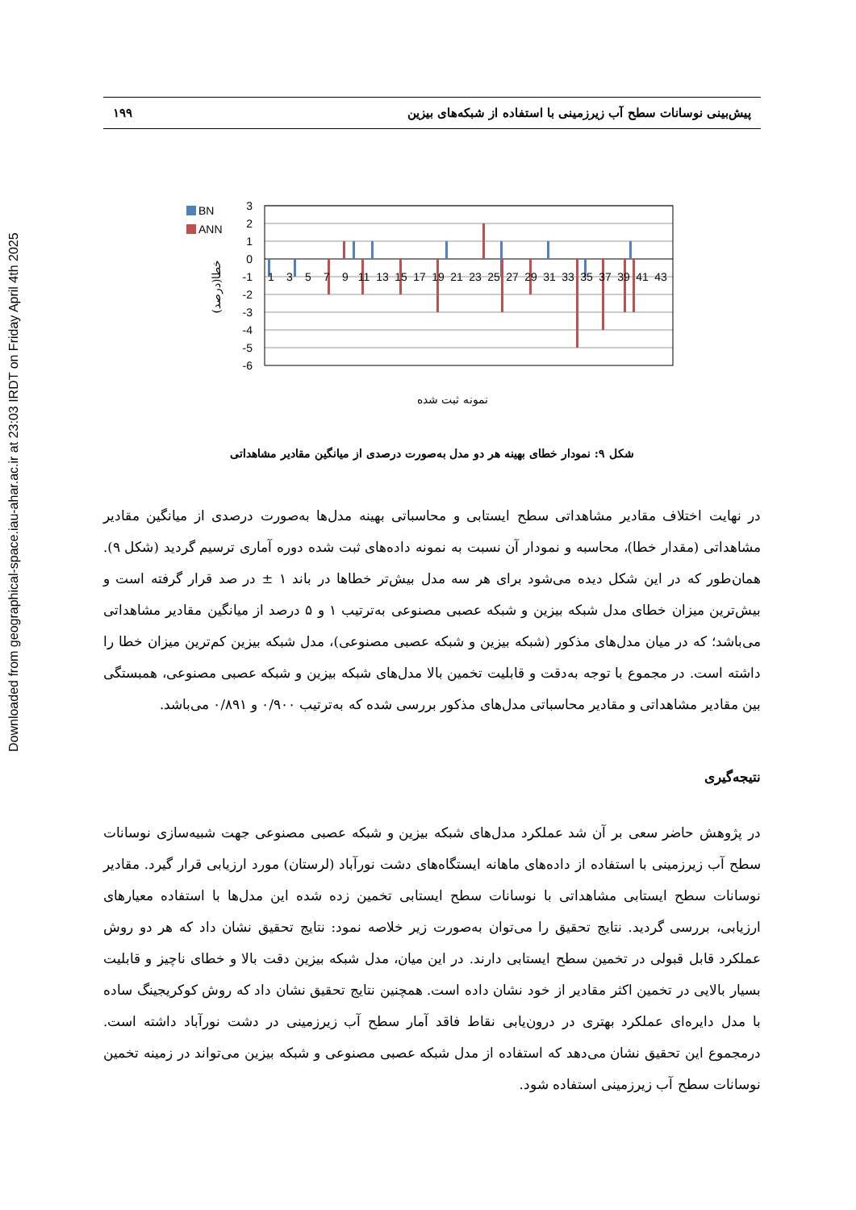Downloaded from geographical-space.iau-ahar.ac.ir at 23:03 IRDT on Friday April 4th 2025
پیش‌بینی نوسانات سطح آب زیرزمینی با استفاده از شبکه‌های بیزین ۱۹۹
BN
ANN
3
2
1
0
-1
-2
-3
-4
-5
-6
1
3
5
7
9
11
13
15
17
19
21
23
25
27
29
31
33
35
37
39
41
43
خطا(درصد)
نمونه ثبت شده
شکل ۹: نمودار خطای بهینه هر دو مدل به‌صورت درصدی از میانگین مقادیر مشاهداتی
در نهایت اختلاف مقادیر مشاهداتی سطح ایستابی و محاسباتی بهینه مدل‌ها به‌صورت درصدی از میانگین مقادیر مشاهداتی (مقدار خطا)، محاسبه و نمودار آن نسبت به نمونه داده‌های ثبت شده دوره آماری ترسیم گردید (شکل ۹). همان‌طور که در این شکل دیده می‌شود برای هر سه مدل بیش‌تر خطاها در باند ۱ ± در صد قرار گرفته است و بیش‌ترین میزان خطای مدل شبکه بیزین و شبکه عصبی مصنوعی به‌ترتیب ۱ و ۵ درصد از میانگین مقادیر مشاهداتی می‌باشد؛ که در میان مدل‌های مذکور (شبکه بیزین و شبکه عصبی مصنوعی)، مدل شبکه بیزین کم‌ترین میزان خطا را داشته است. در مجموع با توجه به‌دقت و قابلیت تخمین بالا مدل‌های شبکه بیزین و شبکه عصبی مصنوعی، همبستگی بین مقادیر مشاهداتی و مقادیر محاسباتی مدل‌های مذکور بررسی شده که به‌ترتیب ۰/۹۰۰ و ۰/۸۹۱ می‌باشد.
نتیجه‌گیری
در پژوهش حاضر سعی بر آن شد عملکرد مدل‌های شبکه بیزین و شبکه عصبی مصنوعی جهت شبیه‌سازی نوسانات سطح آب زیرزمینی با استفاده از داده‌های ماهانه ایستگاه‌های دشت نورآباد (لرستان) مورد ارزیابی قرار گیرد. مقادیر نوسانات سطح ایستابی مشاهداتی با نوسانات سطح ایستابی تخمین زده شده این مدل‌ها با استفاده معیارهای ارزیابی، بررسی گردید. نتایج تحقیق را می‌توان به‌صورت زیر خلاصه نمود: نتایج تحقیق نشان داد که هر دو روش عملکرد قابل قبولی در تخمین سطح ایستابی دارند. در این میان، مدل شبکه بیزین دقت بالا و خطای ناچیز و قابلیت بسیار بالایی در تخمین اکثر مقادیر از خود نشان داده است. همچنین نتایج تحقیق نشان داد که روش کوکریجینگ ساده با مدل دایره‌ای عملکرد بهتری در درون‌یابی نقاط فاقد آمار سطح آب زیرزمینی در دشت نورآباد داشته است. درمجموع این تحقیق نشان می‌دهد که استفاده از مدل شبکه عصبی مصنوعی و شبکه بیزین می‌تواند در زمینه تخمین نوسانات سطح آب زیرزمینی استفاده شود.